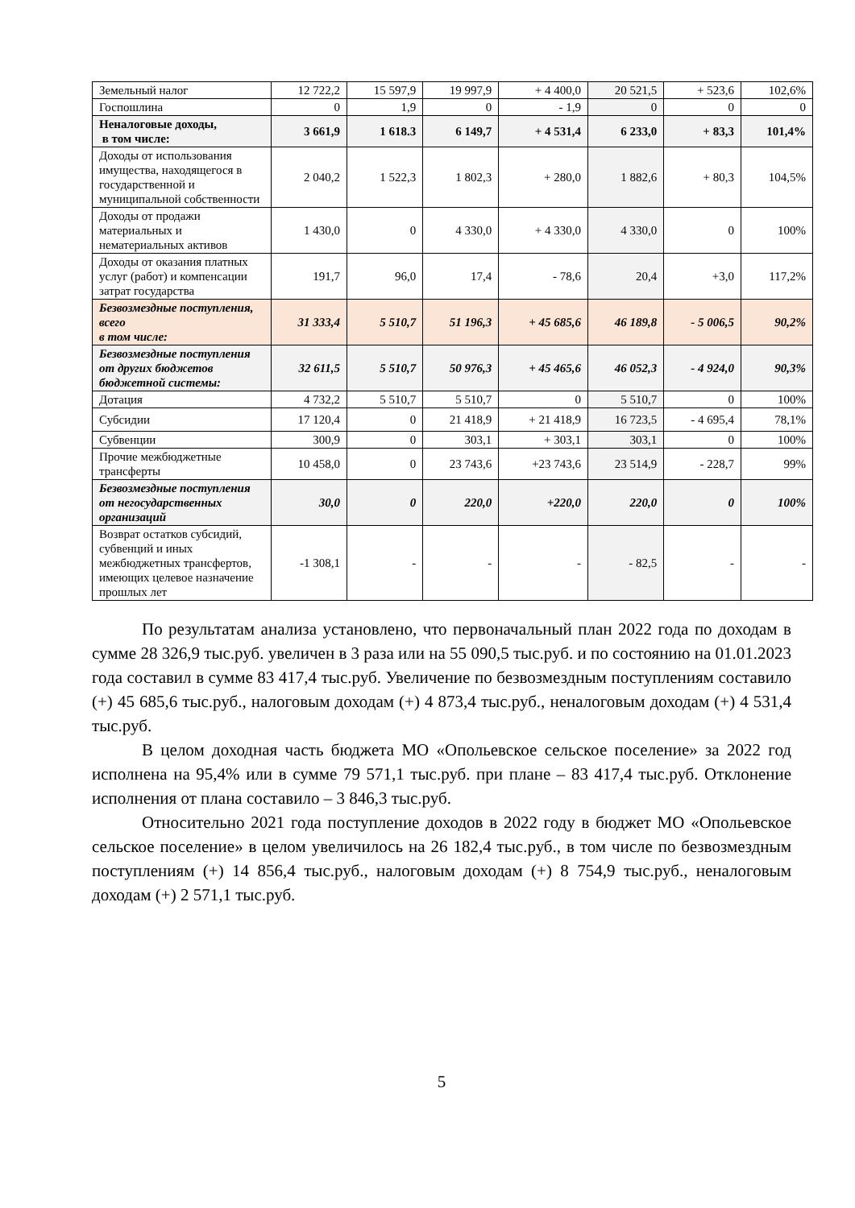| Земельный налог | 12 722,2 | 15 597,9 | 19 997,9 | + 4 400,0 | 20 521,5 | + 523,6 | 102,6% |
| Госпошлина | 0 | 1,9 | 0 | - 1,9 | 0 | 0 | 0 |
| Неналоговые доходы, в том числе: | 3 661,9 | 1 618.3 | 6 149,7 | + 4 531,4 | 6 233,0 | + 83,3 | 101,4% |
| Доходы от использования имущества, находящегося в государственной и муниципальной собственности | 2 040,2 | 1 522,3 | 1 802,3 | + 280,0 | 1 882,6 | + 80,3 | 104,5% |
| Доходы от продажи материальных и нематериальных активов | 1 430,0 | 0 | 4 330,0 | + 4 330,0 | 4 330,0 | 0 | 100% |
| Доходы от оказания платных услуг (работ) и компенсации затрат государства | 191,7 | 96,0 | 17,4 | - 78,6 | 20,4 | +3,0 | 117,2% |
| Безвозмездные поступления, всего в том числе: | 31 333,4 | 5 510,7 | 51 196,3 | + 45 685,6 | 46 189,8 | - 5 006,5 | 90,2% |
| Безвозмездные поступления от других бюджетов бюджетной системы: | 32 611,5 | 5 510,7 | 50 976,3 | + 45 465,6 | 46 052,3 | - 4 924,0 | 90,3% |
| Дотация | 4 732,2 | 5 510,7 | 5 510,7 | 0 | 5 510,7 | 0 | 100% |
| Субсидии | 17 120,4 | 0 | 21 418,9 | + 21 418,9 | 16 723,5 | - 4 695,4 | 78,1% |
| Субвенции | 300,9 | 0 | 303,1 | + 303,1 | 303,1 | 0 | 100% |
| Прочие межбюджетные трансферты | 10 458,0 | 0 | 23 743,6 | +23 743,6 | 23 514,9 | - 228,7 | 99% |
| Безвозмездные поступления от негосударственных организаций | 30,0 | 0 | 220,0 | +220,0 | 220,0 | 0 | 100% |
| Возврат остатков субсидий, субвенций и иных межбюджетных трансфертов, имеющих целевое назначение прошлых лет | -1 308,1 | - | - | - | - 82,5 | - | - |
По результатам анализа установлено, что первоначальный план 2022 года по доходам в сумме 28 326,9 тыс.руб. увеличен в 3 раза или на 55 090,5 тыс.руб. и по состоянию на 01.01.2023 года составил в сумме 83 417,4 тыс.руб. Увеличение по безвозмездным поступлениям составило (+) 45 685,6 тыс.руб., налоговым доходам (+) 4 873,4 тыс.руб., неналоговым доходам (+) 4 531,4 тыс.руб.
В целом доходная часть бюджета МО «Опольевское сельское поселение» за 2022 год исполнена на 95,4% или в сумме 79 571,1 тыс.руб. при плане – 83 417,4 тыс.руб. Отклонение исполнения от плана составило – 3 846,3 тыс.руб.
Относительно 2021 года поступление доходов в 2022 году в бюджет МО «Опольевское сельское поселение» в целом увеличилось на 26 182,4 тыс.руб., в том числе по безвозмездным поступлениям (+) 14 856,4 тыс.руб., налоговым доходам (+) 8 754,9 тыс.руб., неналоговым доходам (+) 2 571,1 тыс.руб.
5